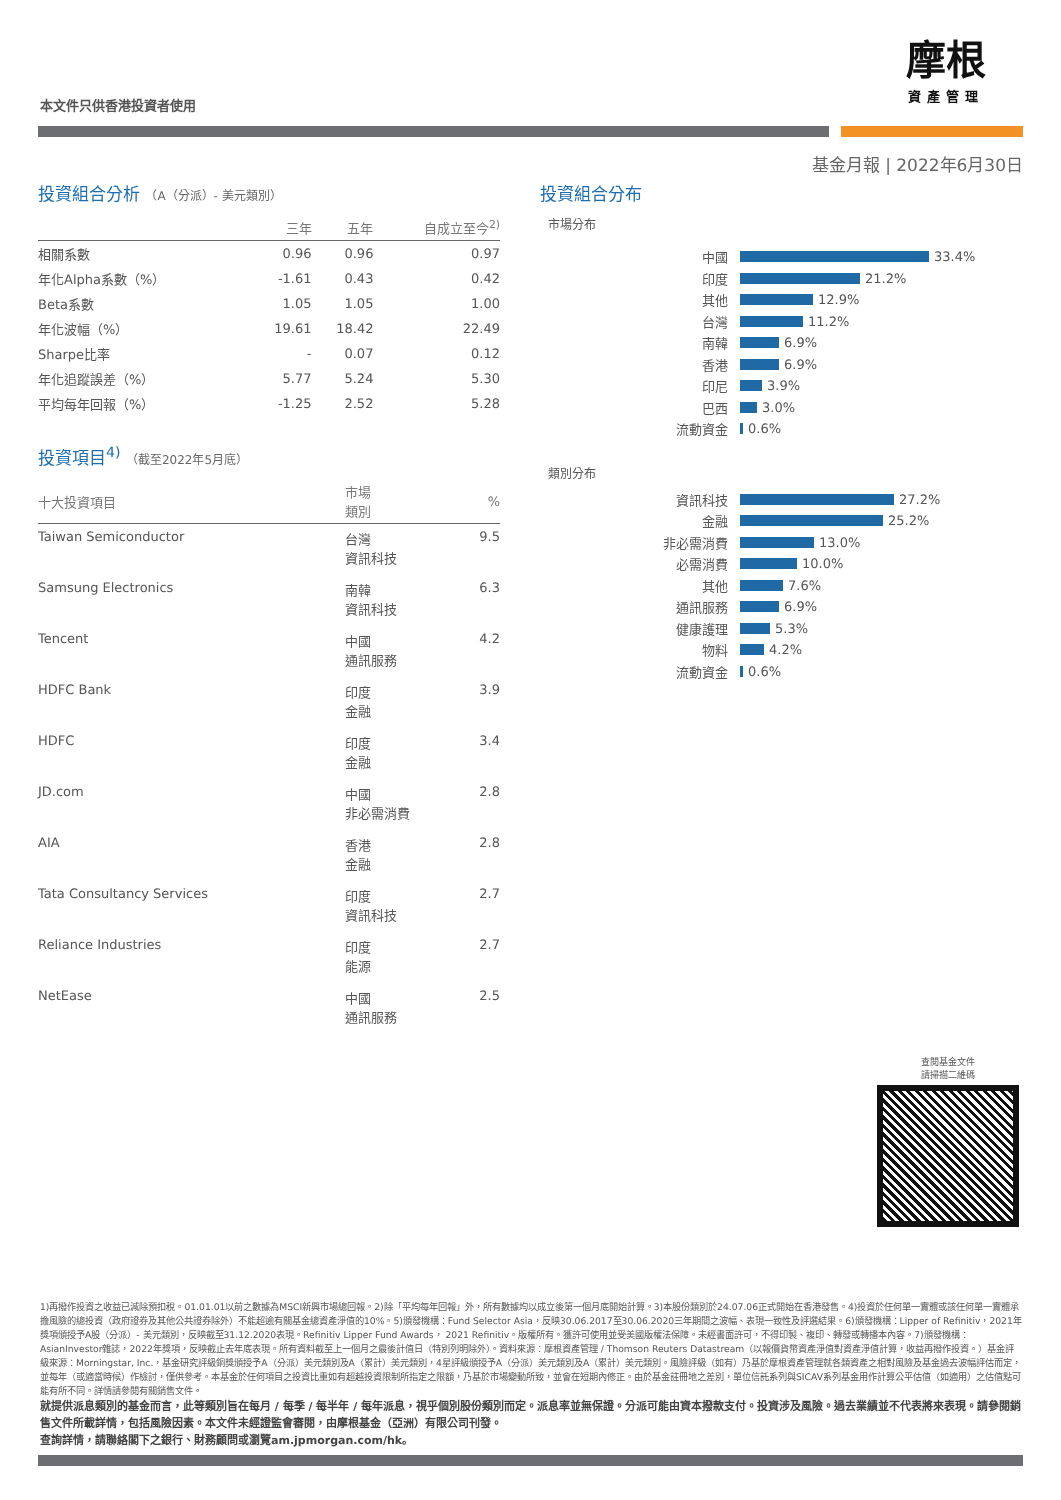摩根
資產管理
本文件只供香港投資者使用
基金月報 | 2022年6月30日
投資組合分析 （A（分派）- 美元類別）
| | 三年 | 五年 | 自成立至今<sup>2)</sup> |
| --- | --- | --- | --- |
| 相關系數 | 0.96 | 0.96 | 0.97 |
| 年化Alpha系數（%） | -1.61 | 0.43 | 0.42 |
| Beta系數 | 1.05 | 1.05 | 1.00 |
| 年化波幅（%） | 19.61 | 18.42 | 22.49 |
| Sharpe比率 | - | 0.07 | 0.12 |
| 年化追蹤誤差（%） | 5.77 | 5.24 | 5.30 |
| 平均每年回報（%） | -1.25 | 2.52 | 5.28 |
投資項目<sup>4)</sup> （截至2022年5月底）
| 十大投資項目 | 市場 類別 | % |
| --- | --- | --- |
| Taiwan Semiconductor | 台灣 資訊科技 | 9.5 |
| Samsung Electronics | 南韓 資訊科技 | 6.3 |
| Tencent | 中國 通訊服務 | 4.2 |
| HDFC Bank | 印度 金融 | 3.9 |
| HDFC | 印度 金融 | 3.4 |
| JD.com | 中國 非必需消費 | 2.8 |
| AIA | 香港 金融 | 2.8 |
| Tata Consultancy Services | 印度 資訊科技 | 2.7 |
| Reliance Industries | 印度 能源 | 2.7 |
| NetEase | 中國 通訊服務 | 2.5 |
投資組合分布
市場分布
中國 33.4%
印度 21.2%
其他 12.9%
台灣 11.2%
南韓 6.9%
香港 6.9%
印尼 3.9%
巴西 3.0%
流動資金 0.6%
類別分布
資訊科技 27.2%
金融 25.2%
非必需消費 13.0%
必需消費 10.0%
其他 7.6%
通訊服務 6.9%
健康護理 5.3%
物料 4.2%
流動資金 0.6%
查閱基金文件
請掃描二維碼
1)再撥作投資之收益已減除預扣稅。01.01.01以前之數據為MSCI新興市場總回報。2)除「平均每年回報」外，所有數據均以成立後第一個月底開始計算。3)本股份類別於24.07.06正式開始在香港發售。4)投資於任何單一實體或該任何單一實體承擔風險的總投資（政府證券及其他公共證券除外）不能超逾有關基金總資產淨值的10%。5)頒發機構：Fund Selector Asia，反映30.06.2017至30.06.2020三年期間之波幅、表現一致性及評選結果。6)頒發機構：Lipper of Refinitiv，2021年獎項頒授予A股（分派）- 美元類別，反映截至31.12.2020表現。Refinitiv Lipper Fund Awards， 2021 Refinitiv。版權所有。獲許可使用並受美國版權法保障。未經書面許可，不得印製、複印、轉發或轉播本內容。7)頒發機構：AsianInvestor雜誌，2022年獎項，反映截止去年底表現。所有資料截至上一個月之最後計值日（特別列明除外）。資料來源：摩根資產管理 / Thomson Reuters Datastream（以報價貨幣資產淨值對資產淨值計算，收益再撥作投資。）基金評級來源：Morningstar, Inc.，基金研究評級銅獎頒授予A（分派）美元類別及A（累計）美元類別，4星評級頒授予A（分派）美元類別及A（累計）美元類別。風險評級（如有）乃基於摩根資產管理就各類資產之相對風險及基金過去波幅評估而定，並每年（或適當時候）作檢討，僅供參考。本基金於任何項目之投資比重如有超越投資限制所指定之限額，乃基於市場變動所致，並會在短期內修正。由於基金註冊地之差別，單位信託系列與SICAV系列基金用作計算公平估值（如適用）之估值點可能有所不同。詳情請參閱有關銷售文件。
就提供派息類別的基金而言，此等類別旨在每月 / 每季 / 每半年 / 每年派息，視乎個別股份類別而定。派息率並無保證。分派可能由資本撥款支付。投資涉及風險。過去業績並不代表將來表現。請參閱銷售文件所載詳情，包括風險因素。本文件未經證監會審閱，由摩根基金（亞洲）有限公司刊發。
查詢詳情，請聯絡閣下之銀行、財務顧問或瀏覽am.jpmorgan.com/hk。